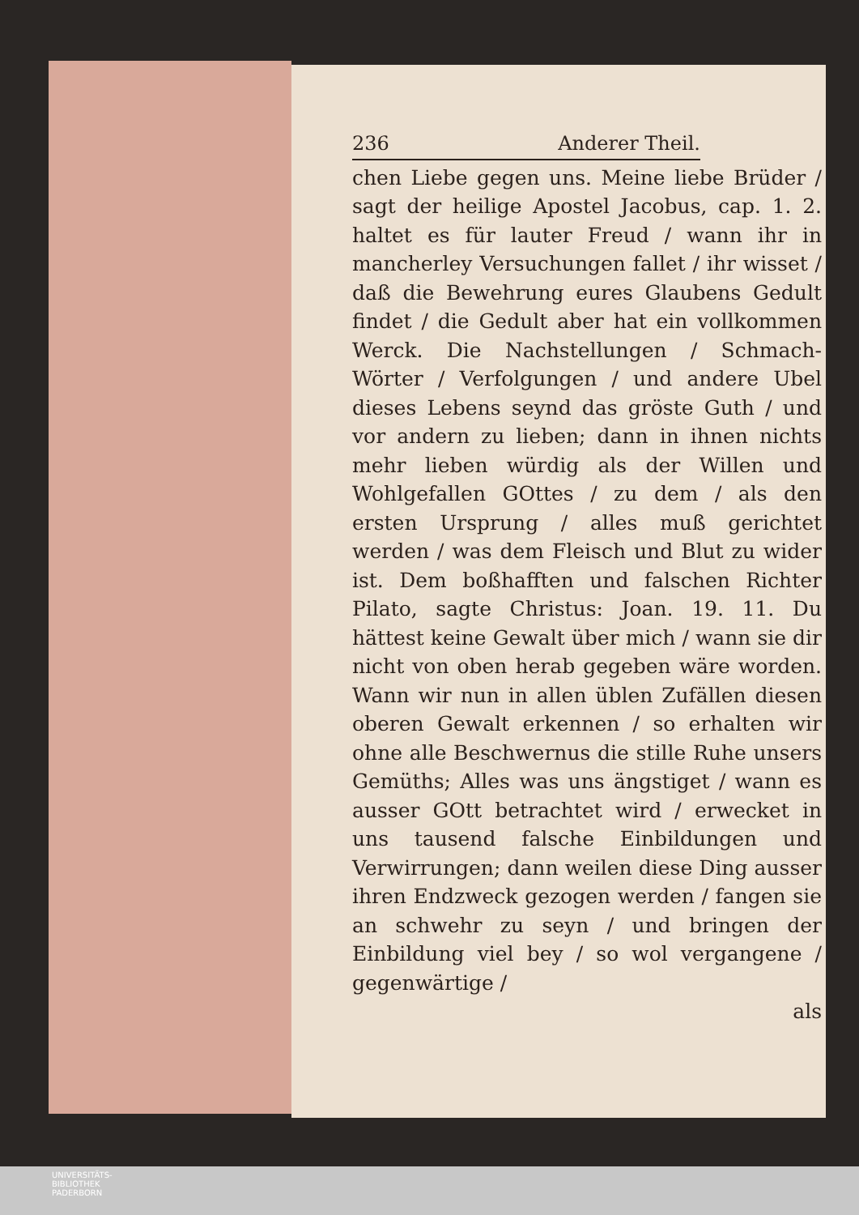236 Anderer Theil.
chen Liebe gegen uns. Meine liebe Brüder / sagt der heilige Apostel Jacobus, cap. 1. 2. haltet es für lauter Freud / wann ihr in mancherley Versuchungen fallet / ihr wisset / daß die Bewehrung eures Glaubens Gedult findet / die Gedult aber hat ein vollkommen Werck. Die Nachstellungen / Schmach-Wörter / Verfolgungen / und andere Ubel dieses Lebens seynd das gröste Guth / und vor andern zu lieben; dann in ihnen nichts mehr lieben würdig als der Willen und Wohlgefallen GOttes / zu dem / als den ersten Ursprung / alles muß gerichtet werden / was dem Fleisch und Blut zu wider ist. Dem boßhafften und falschen Richter Pilato, sagte Christus: Joan. 19. 11. Du hättest keine Gewalt über mich / wann sie dir nicht von oben herab gegeben wäre worden. Wann wir nun in allen üblen Zufällen diesen oberen Gewalt erkennen / so erhalten wir ohne alle Beschwernus die stille Ruhe unsers Gemüths; Alles was uns ängstiget / wann es ausser GOtt betrachtet wird / erwecket in uns tausend falsche Einbildungen und Verwirrungen; dann weilen diese Ding ausser ihren Endzweck gezogen werden / fangen sie an schwehr zu seyn / und bringen der Einbildung viel bey / so wol vergangene / gegenwärtige /
als
UNIVERSITÄTS-
BIBLIOTHEK
PADERBORN